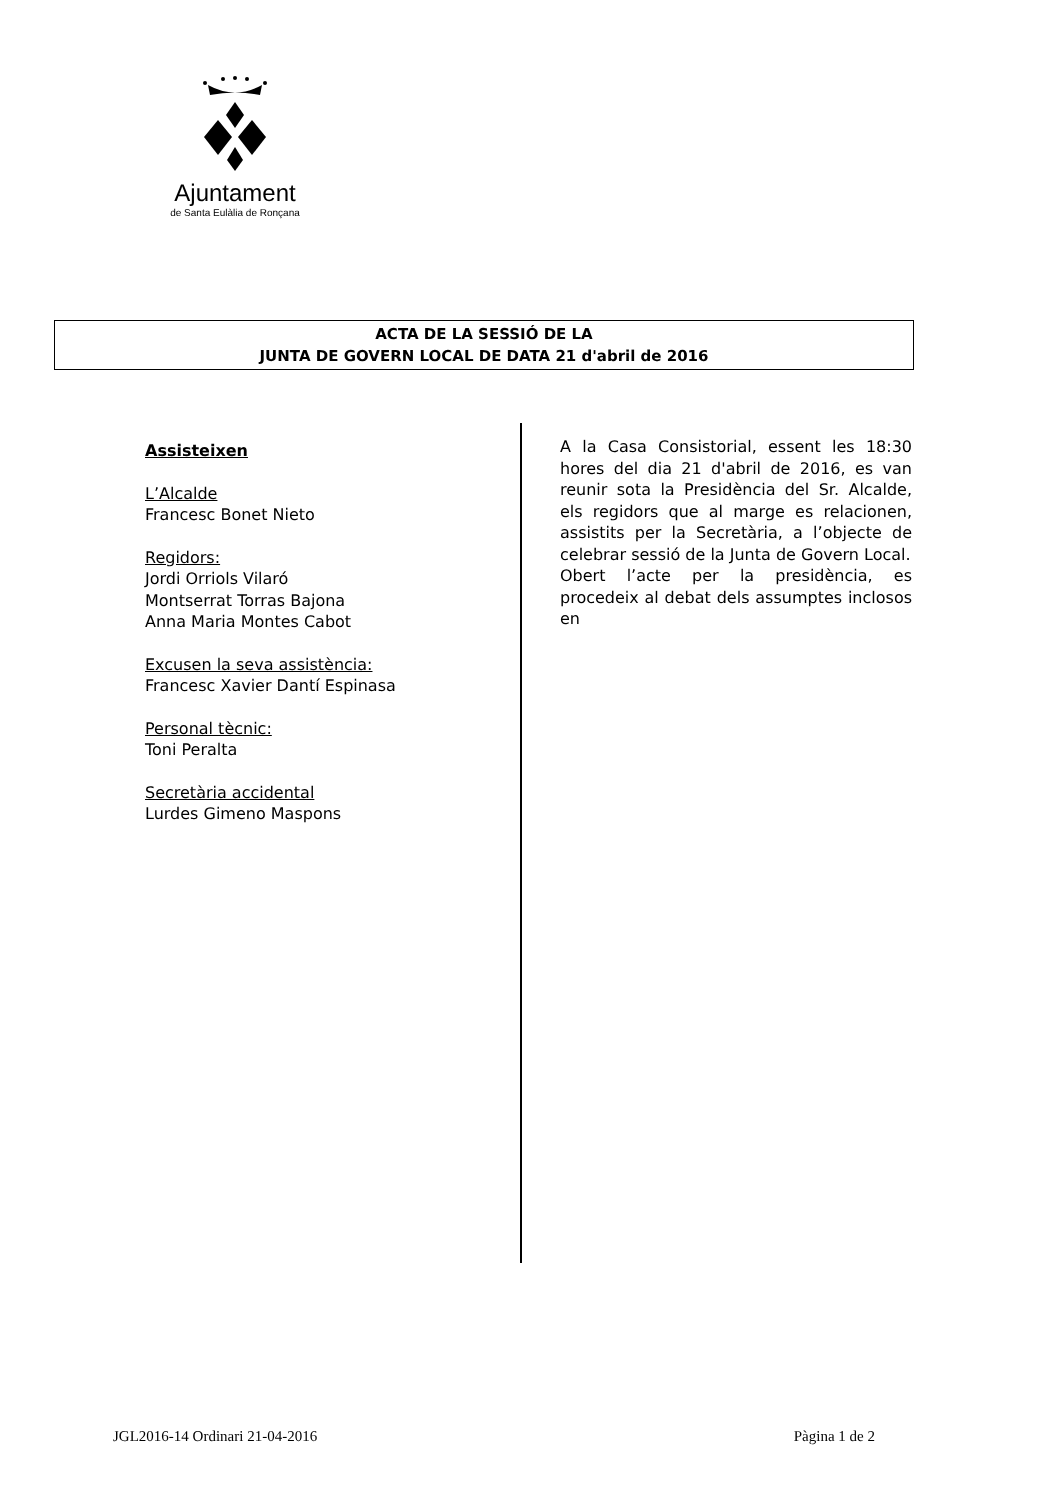Ajuntament
de Santa Eulàlia de Ronçana
ACTA DE LA SESSIÓ DE LA
JUNTA DE GOVERN LOCAL DE DATA 21 d'abril de 2016
Assisteixen
L’Alcalde
Francesc Bonet Nieto
Regidors:
Jordi Orriols Vilaró
Montserrat Torras Bajona
Anna Maria Montes Cabot
Excusen la seva assistència:
Francesc Xavier Dantí Espinasa
Personal tècnic:
Toni Peralta
Secretària accidental
Lurdes Gimeno Maspons
A la Casa Consistorial, essent les 18:30 hores del dia 21 d'abril de 2016, es van reunir sota la Presidència del Sr. Alcalde, els regidors que al marge es relacionen, assistits per la Secretària, a l’objecte de celebrar sessió de la Junta de Govern Local.
Obert l’acte per la presidència, es procedeix al debat dels assumptes inclosos en
JGL2016-14 Ordinari 21-04-2016 Pàgina 1 de 2